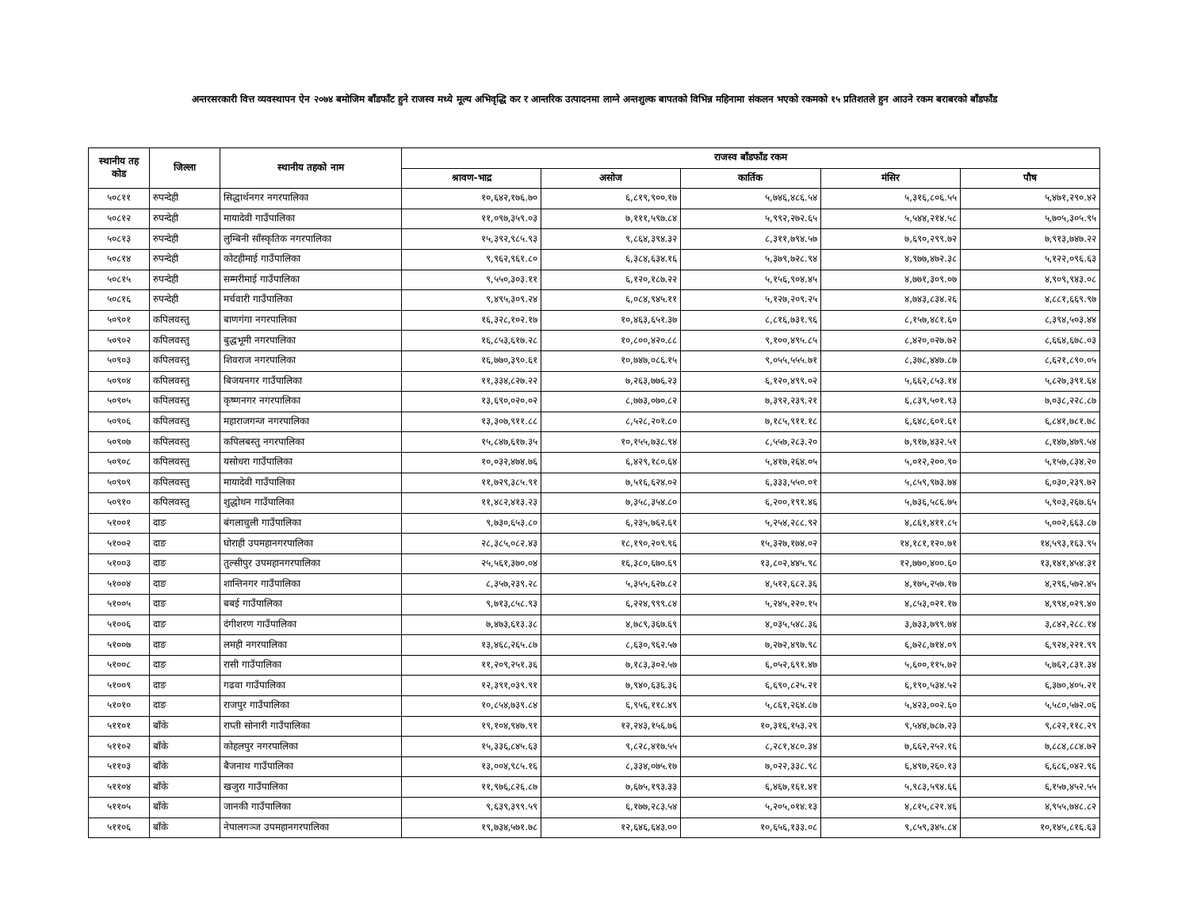अन्तरसरकारी वित्त व्यवस्थापन ऐन २०७४ बमोजिम बाँडफाँट हुने राजस्व मध्ये मूल्य अभिवृद्धि कर र आन्तरिक उत्पादनमा लाग्ने अन्तशुल्क बापतको विभिन्न महिनामा संकलन भएको रकमको १५ प्रतिशतले हुन आउने रकम बराबरको बाँडफाँड
| स्थानीय तह कोड | जिल्ला | स्थानीय तहको नाम | राजस्व बाँडफाँड रकम | | | | |
| --- | --- | --- | --- | --- | --- | --- | --- |
| | | | श्रावण-भाद्र | असोज | कार्तिक | मंसिर | पौष |
| ५०८११ | रुपन्देही | सिद्धार्थनगर नगरपालिका | १०,६४२,१७६.७० | ६,८१९,९००.१७ | ५,७४६,४८६.५४ | ५,३१६,८०६.५५ | ५,४७१,२९०.४२ |
| ५०८१२ | रुपन्देही | मायादेवी गाउँपालिका | ११,०९७,३५९.०३ | ७,१११,५९७.८४ | ५,९९२,२७२.६५ | ५,५४४,२१४.५८ | ५,७०५,३०५.९५ |
| ५०८१३ | रुपन्देही | लुम्बिनी साँस्कृतिक नगरपालिका | १५,३९२,९८५.९३ | ९,८६४,३९४.३२ | ८,३११,७९४.५७ | ७,६९०,२९९.७२ | ७,९१३,७४७.२२ |
| ५०८१४ | रुपन्देही | कोटहीमाई गाउँपालिका | ९,९६२,९६१.८० | ६,३८४,६३४.१६ | ५,३७९,७२८.९४ | ४,९७७,४७२.३८ | ५,१२२,०९६.६३ |
| ५०८१५ | रुपन्देही | सम्मरीमाई गाउँपालिका | ९,५५०,३०३.११ | ६,१२०,१८७.२२ | ५,१५६,९०४.४५ | ४,७७१,३०९.०७ | ४,९०९,९४३.०८ |
| ५०८१६ | रुपन्देही | मर्चवारी गाउँपालिका | ९,४९५,३०९.२४ | ६,०८४,९४५.११ | ५,१२७,२०९.२५ | ४,७४३,८३४.२६ | ४,८८१,६६९.९७ |
| ५०९०१ | कपिलवस्तु | बाणगंगा नगरपालिका | १६,३२८,१०२.१७ | १०,४६३,६५१.३७ | ८,८१६,७३१.९६ | ८,१५७,४८१.६० | ८,३९४,५०३.४४ |
| ५०९०२ | कपिलवस्तु | बुद्धभूमी नगरपालिका | १६,८५३,६१७.२८ | १०,८००,४२०.८८ | ९,१००,४९५.८५ | ८,४२०,०२७.७२ | ८,६६४,६७८.०३ |
| ५०९०३ | कपिलवस्तु | शिवराज नगरपालिका | १६,७७०,३९०.६१ | १०,७४७,०८६.१५ | ९,०५५,५५५.७१ | ८,३७८,४४७.८७ | ८,६२१,८९०.०५ |
| ५०९०४ | कपिलवस्तु | बिजयनगर गाउँपालिका | ११,३३४,८२७.२२ | ७,२६३,७७६.२३ | ६,१२०,४९९.०२ | ५,६६२,८५३.१४ | ५,८२७,३९१.६४ |
| ५०९०५ | कपिलवस्तु | कृष्णनगर नगरपालिका | १३,६९०,०२०.०२ | ८,७७३,०७०.८२ | ७,३९२,२३९.२१ | ६,८३९,५०१.९३ | ७,०३८,२२८.८७ |
| ५०९०६ | कपिलवस्तु | महाराजगन्ज नगरपालिका | १३,३०७,९११.८८ | ८,५२८,२०१.८० | ७,१८५,९११.१८ | ६,६४८,६०१.६१ | ६,८४१,७८१.७८ |
| ५०९०७ | कपिलवस्तु | कपिलबस्तु नगरपालिका | १५,८४७,६१७.३५ | १०,१५५,७३८.९४ | ८,५५७,२८३.२० | ७,९१७,४३२.५१ | ८,१४७,४७९.५४ |
| ५०९०८ | कपिलवस्तु | यसोधरा गाउँपालिका | १०,०३२,४७४.७६ | ६,४२९,१८०.६४ | ५,४१७,२६४.०५ | ५,०१२,२००.९० | ५,१५७,८३४.२० |
| ५०९०९ | कपिलवस्तु | मायादेवी गाउँपालिका | ११,७२९,३८५.९१ | ७,५१६,६२४.०२ | ६,३३३,५५०.०१ | ५,८५९,९७३.७४ | ६,०३०,२३९.७२ |
| ५०९१० | कपिलवस्तु | शुद्धोधन गाउँपालिका | ११,४८२,४१३.२३ | ७,३५८,३५४.८० | ६,२००,१९१.४६ | ५,७३६,५८६.७५ | ५,९०३,२६७.६५ |
| ५१००१ | दाङ | बंगलाचुली गाउँपालिका | ९,७३०,६५३.८० | ६,२३५,७६२.६१ | ५,२५४,२८८.९२ | ४,८६१,४११.८५ | ५,००२,६६३.८७ |
| ५१००२ | दाङ | घोराही उपमहानगरपालिका | २८,३८५,०८२.४३ | १८,१९०,२०९.९६ | १५,३२७,१७४.०२ | १४,१८१,१२०.७१ | १४,५९३,१६३.९५ |
| ५१००३ | दाङ | तुल्सीपुर उपमहानगरपालिका | २५,५६१,३७०.०४ | १६,३८०,६७०.६९ | १३,८०२,४४५.९८ | १२,७७०,४००.६० | १३,१४१,४५४.३१ |
| ५१००४ | दाङ | शान्तिनगर गाउँपालिका | ८,३५७,२३९.२८ | ५,३५५,६२७.८२ | ४,५१२,६८२.३६ | ४,१७५,२५७.१७ | ४,२९६,५७२.४५ |
| ५१००५ | दाङ | बबई गाउँपालिका | ९,७१३,८५८.९३ | ६,२२४,९९९.८४ | ५,२४५,२२०.१५ | ४,८५३,०२१.१७ | ४,९९४,०२९.४० |
| ५१००६ | दाङ | दंगीशरण गाउँपालिका | ७,४७३,६१३.३८ | ४,७८९,३६७.६९ | ४,०३५,५४८.३६ | ३,७३३,७९९.७४ | ३,८४२,२८८.१४ |
| ५१००७ | दाङ | लमही नगरपालिका | १३,४६८,२६५.८७ | ८,६३०,९६२.५७ | ७,२७२,४९७.९८ | ६,७२८,७१४.०९ | ६,९२४,२२१.९९ |
| ५१००८ | दाङ | रासी गाउँपालिका | ११,२०९,२५१.३६ | ७,१८३,३०२.५७ | ६,०५२,६९१.४७ | ५,६००,११५.७२ | ५,७६२,८३१.३४ |
| ५१००९ | दाङ | गढवा गाउँपालिका | १२,३९१,०३९.९१ | ७,९४०,६३६.३६ | ६,६९०,८२५.२१ | ६,१९०,५३४.५२ | ६,३७०,४०५.२१ |
| ५१०१० | दाङ | राजपुर गाउँपालिका | १०,८५४,७३९.८४ | ६,९५६,११८.४९ | ५,८६१,२६४.८७ | ५,४२३,००२.६० | ५,५८०,५७२.०६ |
| ५११०१ | बाँके | राप्ती सोनारी गाउँपालिका | १९,१०४,९४७.९१ | १२,२४३,१५६.७६ | १०,३१६,१५३.२९ | ९,५४४,७८७.२३ | ९,८२२,११८.२९ |
| ५११०२ | बाँके | कोहलपुर नगरपालिका | १५,३३६,८४५.६३ | ९,८२८,४१७.५५ | ८,२८१,४८०.३४ | ७,६६२,२५२.१६ | ७,८८४,८८४.७२ |
| ५११०३ | बाँके | बैजनाथ गाउँपालिका | १३,००४,९८५.१६ | ८,३३४,०७५.१७ | ७,०२२,३३८.९८ | ६,४९७,२६०.१३ | ६,६८६,०४२.९६ |
| ५११०४ | बाँके | खजुरा गाउँपालिका | ११,९७६,८२६.८७ | ७,६७५,१९३.३३ | ६,४६७,१६१.४१ | ५,९८३,५९४.६६ | ६,१५७,४५२.५५ |
| ५११०५ | बाँके | जानकी गाउँपालिका | ९,६३९,३९९.५९ | ६,१७७,२८३.५४ | ५,२०५,०१४.१३ | ४,८१५,८२१.४६ | ४,९५५,७४८.८२ |
| ५११०६ | बाँके | नेपालगञ्ज उपमहानगरपालिका | १९,७३४,५७१.७८ | १२,६४६,६४३.०० | १०,६५६,१३३.०८ | ९,८५९,३४५.८४ | १०,१४५,८१६.६३ |